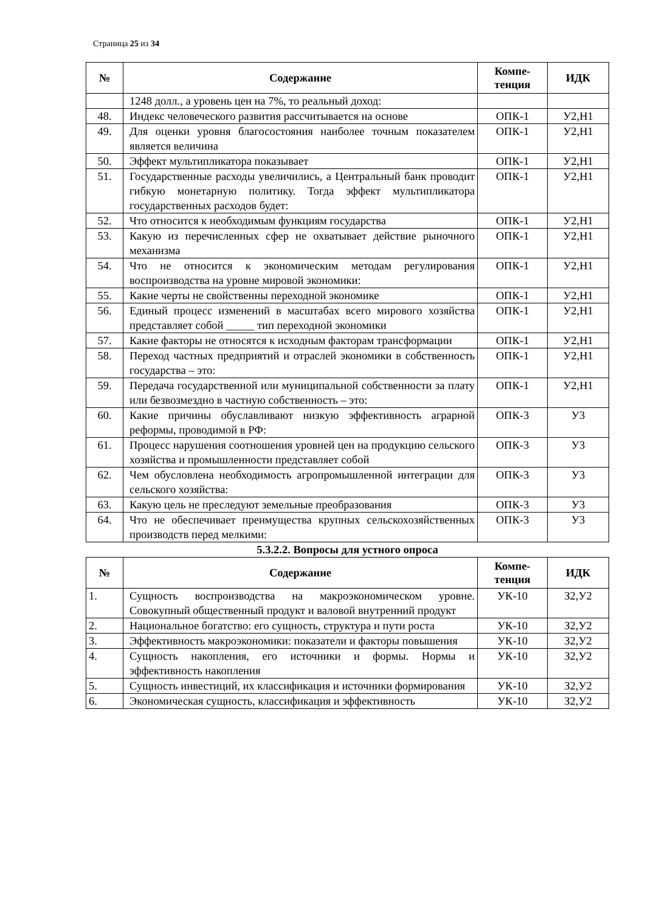Страница 25 из 34
| № | Содержание | Компе- тенция | ИДК |
| --- | --- | --- | --- |
| | 1248 долл., а уровень цен на 7%, то реальный доход: | | |
| 48. | Индекс человеческого развития рассчитывается на основе | ОПК-1 | У2,Н1 |
| 49. | Для оценки уровня благосостояния наиболее точным показателем является величина | ОПК-1 | У2,Н1 |
| 50. | Эффект мультипликатора показывает | ОПК-1 | У2,Н1 |
| 51. | Государственные расходы увеличились, а Центральный банк проводит гибкую монетарную политику. Тогда эффект мультипликатора государственных расходов будет: | ОПК-1 | У2,Н1 |
| 52. | Что относится к необходимым функциям государства | ОПК-1 | У2,Н1 |
| 53. | Какую из перечисленных сфер не охватывает действие рыночного механизма | ОПК-1 | У2,Н1 |
| 54. | Что не относится к экономическим методам регулирования воспроизводства на уровне мировой экономики: | ОПК-1 | У2,Н1 |
| 55. | Какие черты не свойственны переходной экономике | ОПК-1 | У2,Н1 |
| 56. | Единый процесс изменений в масштабах всего мирового хозяйства представляет собой _____ тип переходной экономики | ОПК-1 | У2,Н1 |
| 57. | Какие факторы не относятся к исходным факторам трансформации | ОПК-1 | У2,Н1 |
| 58. | Переход частных предприятий и отраслей экономики в собственность государства – это: | ОПК-1 | У2,Н1 |
| 59. | Передача государственной или муниципальной собственности за плату или безвозмездно в частную собственность – это: | ОПК-1 | У2,Н1 |
| 60. | Какие причины обуславливают низкую эффективность аграрной реформы, проводимой в РФ: | ОПК-3 | У3 |
| 61. | Процесс нарушения соотношения уровней цен на продукцию сельского хозяйства и промышленности представляет собой | ОПК-3 | У3 |
| 62. | Чем обусловлена необходимость агропромышленной интеграции для сельского хозяйства: | ОПК-3 | У3 |
| 63. | Какую цель не преследуют земельные преобразования | ОПК-3 | У3 |
| 64. | Что не обеспечивает преимущества крупных сельскохозяйственных производств перед мелкими: | ОПК-3 | У3 |
5.3.2.2. Вопросы для устного опроса
| № | Содержание | Компе- тенция | ИДК |
| --- | --- | --- | --- |
| 1. | Сущность воспроизводства на макроэкономическом уровне. Совокупный общественный продукт и валовой внутренний продукт | УК-10 | З2,У2 |
| 2. | Национальное богатство: его сущность, структура и пути роста | УК-10 | З2,У2 |
| 3. | Эффективность макроэкономики: показатели и факторы повышения | УК-10 | З2,У2 |
| 4. | Сущность накопления, его источники и формы. Нормы и эффективность накопления | УК-10 | З2,У2 |
| 5. | Сущность инвестиций, их классификация и источники формирования | УК-10 | З2,У2 |
| 6. | Экономическая сущность, классификация и эффективность | УК-10 | З2,У2 |